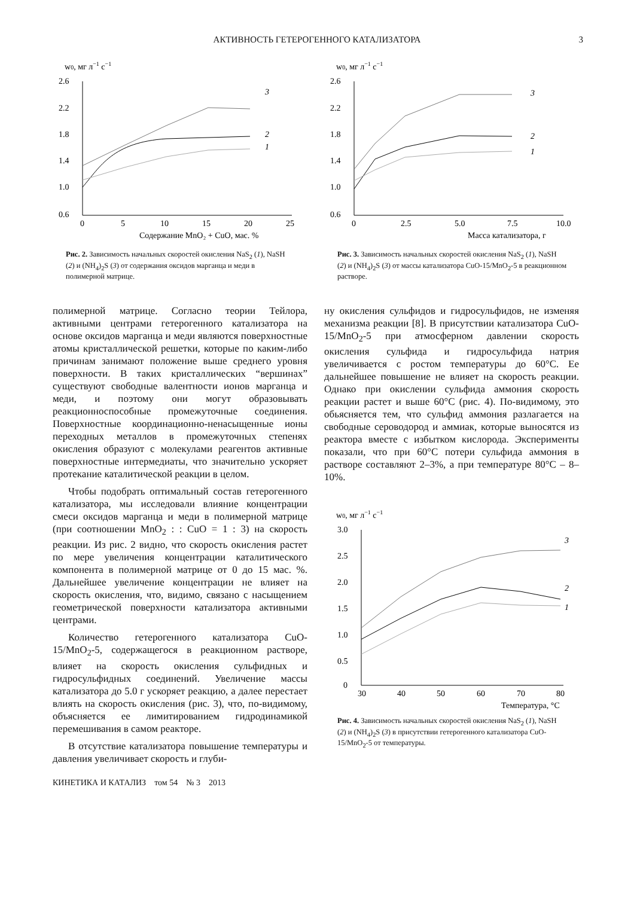АКТИВНОСТЬ ГЕТЕРОГЕННОГО КАТАЛИЗАТОРА 3
w0, мг л−1 с−1
2.6
2.2
1.8
1.4
1.0
0.6
0
5
10
15
20
25
Содержание MnO₂ + CuO, мас. %
3
2
1
Рис. 2. Зависимость начальных скоростей окисления NaS<sub>2</sub> (1), NaSH (2) и (NH<sub>4</sub>)<sub>2</sub>S (3) от содержания оксидов марганца и меди в полимерной матрице.
полимерной матрице. Согласно теории Тейлора, активными центрами гетерогенного катализатора на основе оксидов марганца и меди являются поверхностные атомы кристаллической решетки, которые по каким-либо причинам занимают положение выше среднего уровня поверхности. В таких кристаллических “вершинах” существуют свободные валентности ионов марганца и меди, и поэтому они могут образовывать реакционноспособные промежуточные соединения. Поверхностные координационно-ненасыщенные ионы переходных металлов в промежуточных степенях окисления образуют с молекулами реагентов активные поверхностные интермедиаты, что значительно ускоряет протекание каталитической реакции в целом.
Чтобы подобрать оптимальный состав гетерогенного катализатора, мы исследовали влияние концентрации смеси оксидов марганца и меди в полимерной матрице (при соотношении MnO<sub>2</sub> : : CuO = 1 : 3) на скорость реакции. Из рис. 2 видно, что скорость окисления растет по мере увеличения концентрации каталитического компонента в полимерной матрице от 0 до 15 мас. %. Дальнейшее увеличение концентрации не влияет на скорость окисления, что, видимо, связано с насыщением геометрической поверхности катализатора активными центрами.
Количество гетерогенного катализатора CuO-15/MnO<sub>2</sub>-5, содержащегося в реакционном растворе, влияет на скорость окисления сульфидных и гидросульфидных соединений. Увеличение массы катализатора до 5.0 г ускоряет реакцию, а далее перестает влиять на скорость окисления (рис. 3), что, по-видимому, объясняется ее лимитированием гидродинамикой перемешивания в самом реакторе.
В отсутствие катализатора повышение температуры и давления увеличивает скорость и глуби-
КИНЕТИКА И КАТАЛИЗ том 54 № 3 2013
w0, мг л−1 с−1
2.6
2.2
1.8
1.4
1.0
0.6
0
2.5
5.0
7.5
10.0
Масса катализатора, г
3
2
1
Рис. 3. Зависимость начальных скоростей окисления NaS<sub>2</sub> (1), NaSH (2) и (NH<sub>4</sub>)<sub>2</sub>S (3) от массы катализатора CuO-15/MnO<sub>2</sub>-5 в реакционном растворе.
ну окисления сульфидов и гидросульфидов, не изменяя механизма реакции [8]. В присутствии катализатора CuO-15/MnO<sub>2</sub>-5 при атмосферном давлении скорость окисления сульфида и гидросульфида натрия увеличивается с ростом температуры до 60°C. Ее дальнейшее повышение не влияет на скорость реакции. Однако при окислении сульфида аммония скорость реакции растет и выше 60°C (рис. 4). По-видимому, это обьясняется тем, что сульфид аммония разлагается на свободные сероводород и аммиак, которые выносятся из реактора вместе с избытком кислорода. Эксперименты показали, что при 60°C потери сульфида аммония в растворе составляют 2–3%, а при температуре 80°C – 8–10%.
w0, мг л−1 с−1
3.0
2.5
2.0
1.5
1.0
0.5
0
30
40
50
60
70
80
Температура, °C
3
2
1
Рис. 4. Зависимость начальных скоростей окисления NaS<sub>2</sub> (1), NaSH (2) и (NH<sub>4</sub>)<sub>2</sub>S (3) в присутствии гетерогенного катализатора CuO-15/MnO<sub>2</sub>-5 от температуры.